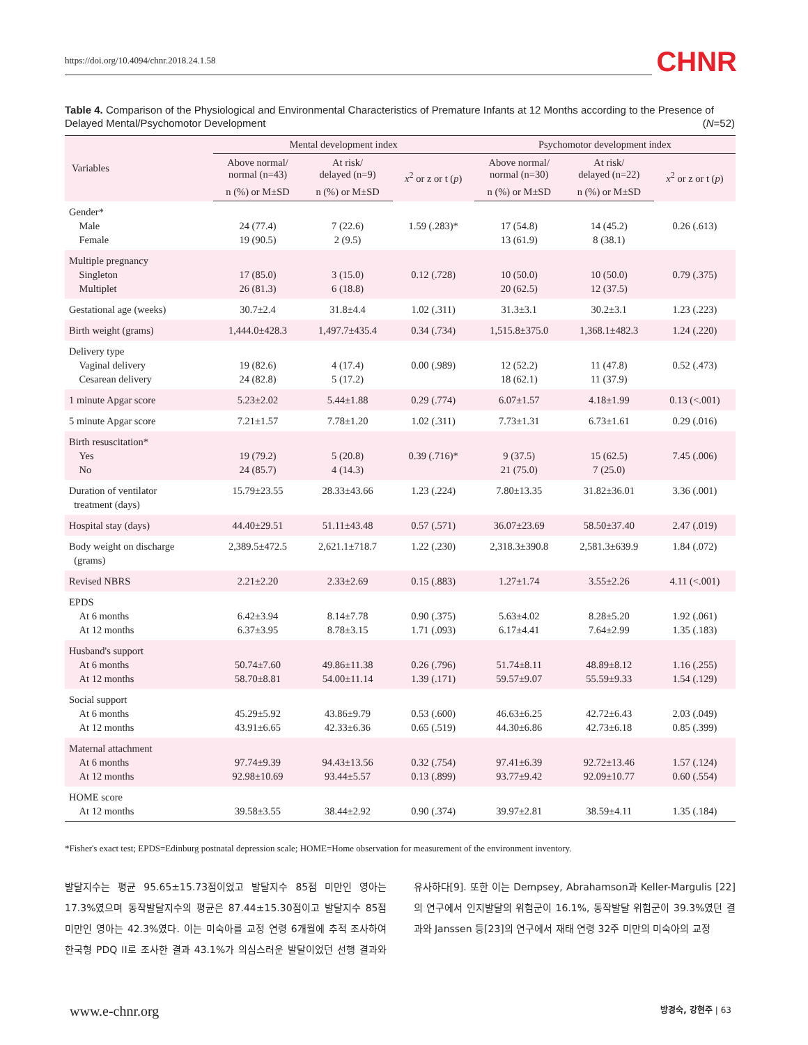https://doi.org/10.4094/chnr.2018.24.1.58
CHNR
Table 4. Comparison of the Physiological and Environmental Characteristics of Premature Infants at 12 Months according to the Presence of Delayed Mental/Psychomotor Development (N=52)
| Variables | Mental development index | | | Psychomotor development index | | |
| --- | --- | --- | --- | --- | --- | --- |
| | Above normal/ normal (n=43) | At risk/ delayed (n=9) | x<sup>2</sup> or z or t ( p ) | Above normal/ normal (n=30) | At risk/ delayed (n=22) | x<sup>2</sup> or z or t ( p ) |
| | n (%) or M±SD | n (%) or M±SD | | n (%) or M±SD | n (%) or M±SD | |
| Gender* Male Female | 24 (77.4) 19 (90.5) | 7 (22.6) 2 (9.5) | 1.59 (.283)* | 17 (54.8) 13 (61.9) | 14 (45.2) 8 (38.1) | 0.26 (.613) |
| Multiple pregnancy Singleton Multiplet | 17 (85.0) 26 (81.3) | 3 (15.0) 6 (18.8) | 0.12 (.728) | 10 (50.0) 20 (62.5) | 10 (50.0) 12 (37.5) | 0.79 (.375) |
| Gestational age (weeks) | 30.7±2.4 | 31.8±4.4 | 1.02 (.311) | 31.3±3.1 | 30.2±3.1 | 1.23 (.223) |
| Birth weight (grams) | 1,444.0±428.3 | 1,497.7±435.4 | 0.34 (.734) | 1,515.8±375.0 | 1,368.1±482.3 | 1.24 (.220) |
| Delivery type Vaginal delivery Cesarean delivery | 19 (82.6) 24 (82.8) | 4 (17.4) 5 (17.2) | 0.00 (.989) | 12 (52.2) 18 (62.1) | 11 (47.8) 11 (37.9) | 0.52 (.473) |
| 1 minute Apgar score | 5.23±2.02 | 5.44±1.88 | 0.29 (.774) | 6.07±1.57 | 4.18±1.99 | 0.13 (<.001) |
| 5 minute Apgar score | 7.21±1.57 | 7.78±1.20 | 1.02 (.311) | 7.73±1.31 | 6.73±1.61 | 0.29 (.016) |
| Birth resuscitation* Yes No | 19 (79.2) 24 (85.7) | 5 (20.8) 4 (14.3) | 0.39 (.716)* | 9 (37.5) 21 (75.0) | 15 (62.5) 7 (25.0) | 7.45 (.006) |
| Duration of ventilator treatment (days) | 15.79±23.55 | 28.33±43.66 | 1.23 (.224) | 7.80±13.35 | 31.82±36.01 | 3.36 (.001) |
| Hospital stay (days) | 44.40±29.51 | 51.11±43.48 | 0.57 (.571) | 36.07±23.69 | 58.50±37.40 | 2.47 (.019) |
| Body weight on discharge (grams) | 2,389.5±472.5 | 2,621.1±718.7 | 1.22 (.230) | 2,318.3±390.8 | 2,581.3±639.9 | 1.84 (.072) |
| Revised NBRS | 2.21±2.20 | 2.33±2.69 | 0.15 (.883) | 1.27±1.74 | 3.55±2.26 | 4.11 (<.001) |
| EPDS At 6 months At 12 months | 6.42±3.94 6.37±3.95 | 8.14±7.78 8.78±3.15 | 0.90 (.375) 1.71 (.093) | 5.63±4.02 6.17±4.41 | 8.28±5.20 7.64±2.99 | 1.92 (.061) 1.35 (.183) |
| Husband's support At 6 months At 12 months | 50.74±7.60 58.70±8.81 | 49.86±11.38 54.00±11.14 | 0.26 (.796) 1.39 (.171) | 51.74±8.11 59.57±9.07 | 48.89±8.12 55.59±9.33 | 1.16 (.255) 1.54 (.129) |
| Social support At 6 months At 12 months | 45.29±5.92 43.91±6.65 | 43.86±9.79 42.33±6.36 | 0.53 (.600) 0.65 (.519) | 46.63±6.25 44.30±6.86 | 42.72±6.43 42.73±6.18 | 2.03 (.049) 0.85 (.399) |
| Maternal attachment At 6 months At 12 months | 97.74±9.39 92.98±10.69 | 94.43±13.56 93.44±5.57 | 0.32 (.754) 0.13 (.899) | 97.41±6.39 93.77±9.42 | 92.72±13.46 92.09±10.77 | 1.57 (.124) 0.60 (.554) |
| HOME score At 12 months | 39.58±3.55 | 38.44±2.92 | 0.90 (.374) | 39.97±2.81 | 38.59±4.11 | 1.35 (.184) |
*Fisher's exact test; EPDS=Edinburg postnatal depression scale; HOME=Home observation for measurement of the environment inventory.
발달지수는 평균 95.65±15.73점이었고 발달지수 85점 미만인 영아는 17.3%였으며 동작발달지수의 평균은 87.44±15.30점이고 발달지수 85점 미만인 영아는 42.3%였다. 이는 미숙아를 교정 연령 6개월에 추적 조사하여 한국형 PDQ II로 조사한 결과 43.1%가 의심스러운 발달이었던 선행 결과와 유사하다[9]. 또한 이는 Dempsey, Abrahamson과 Keller-Margulis [22]의 연구에서 인지발달의 위험군이 16.1%, 동작발달 위험군이 39.3%였던 결과와 Janssen 등[23]의 연구에서 재태 연령 32주 미만의 미숙아의 교정
www.e-chnr.org 방경숙, 강현주 | 63